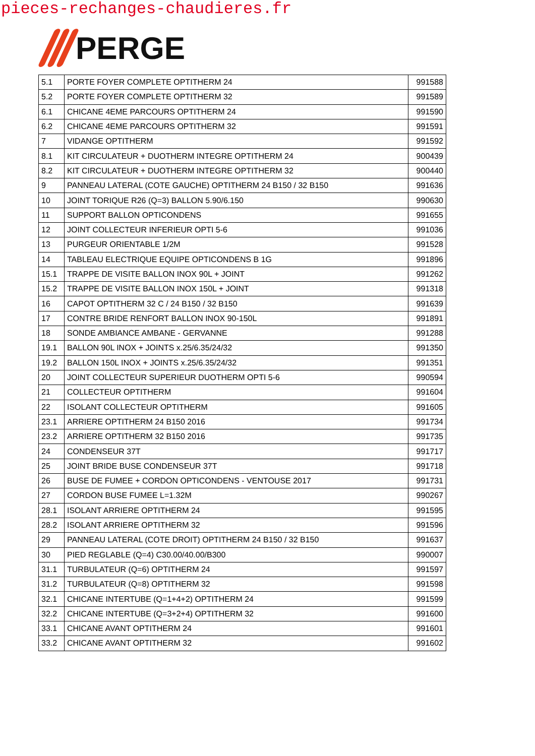pieces-rechanges-chaudieres.fr
PERGE
| 5.1 | PORTE FOYER COMPLETE OPTITHERM 24 | 991588 |
| 5.2 | PORTE FOYER COMPLETE OPTITHERM 32 | 991589 |
| 6.1 | CHICANE 4EME PARCOURS OPTITHERM 24 | 991590 |
| 6.2 | CHICANE 4EME PARCOURS OPTITHERM 32 | 991591 |
| 7 | VIDANGE OPTITHERM | 991592 |
| 8.1 | KIT CIRCULATEUR + DUOTHERM INTEGRE OPTITHERM 24 | 900439 |
| 8.2 | KIT CIRCULATEUR + DUOTHERM INTEGRE OPTITHERM 32 | 900440 |
| 9 | PANNEAU LATERAL (COTE GAUCHE) OPTITHERM 24 B150 / 32 B150 | 991636 |
| 10 | JOINT TORIQUE R26 (Q=3) BALLON 5.90/6.150 | 990630 |
| 11 | SUPPORT BALLON OPTICONDENS | 991655 |
| 12 | JOINT COLLECTEUR INFERIEUR OPTI 5-6 | 991036 |
| 13 | PURGEUR ORIENTABLE 1/2M | 991528 |
| 14 | TABLEAU ELECTRIQUE EQUIPE OPTICONDENS B 1G | 991896 |
| 15.1 | TRAPPE DE VISITE BALLON INOX 90L + JOINT | 991262 |
| 15.2 | TRAPPE DE VISITE BALLON INOX 150L + JOINT | 991318 |
| 16 | CAPOT OPTITHERM 32 C / 24 B150 / 32 B150 | 991639 |
| 17 | CONTRE BRIDE RENFORT BALLON INOX 90-150L | 991891 |
| 18 | SONDE AMBIANCE AMBANE - GERVANNE | 991288 |
| 19.1 | BALLON 90L INOX + JOINTS x.25/6.35/24/32 | 991350 |
| 19.2 | BALLON 150L INOX + JOINTS x.25/6.35/24/32 | 991351 |
| 20 | JOINT COLLECTEUR SUPERIEUR DUOTHERM OPTI 5-6 | 990594 |
| 21 | COLLECTEUR OPTITHERM | 991604 |
| 22 | ISOLANT COLLECTEUR OPTITHERM | 991605 |
| 23.1 | ARRIERE OPTITHERM 24 B150 2016 | 991734 |
| 23.2 | ARRIERE OPTITHERM 32 B150 2016 | 991735 |
| 24 | CONDENSEUR 37T | 991717 |
| 25 | JOINT BRIDE BUSE CONDENSEUR 37T | 991718 |
| 26 | BUSE DE FUMEE + CORDON OPTICONDENS - VENTOUSE 2017 | 991731 |
| 27 | CORDON BUSE FUMEE L=1.32M | 990267 |
| 28.1 | ISOLANT ARRIERE OPTITHERM 24 | 991595 |
| 28.2 | ISOLANT ARRIERE OPTITHERM 32 | 991596 |
| 29 | PANNEAU LATERAL (COTE DROIT) OPTITHERM 24 B150 / 32 B150 | 991637 |
| 30 | PIED REGLABLE (Q=4) C30.00/40.00/B300 | 990007 |
| 31.1 | TURBULATEUR (Q=6) OPTITHERM 24 | 991597 |
| 31.2 | TURBULATEUR (Q=8) OPTITHERM 32 | 991598 |
| 32.1 | CHICANE INTERTUBE (Q=1+4+2) OPTITHERM 24 | 991599 |
| 32.2 | CHICANE INTERTUBE (Q=3+2+4) OPTITHERM 32 | 991600 |
| 33.1 | CHICANE AVANT OPTITHERM 24 | 991601 |
| 33.2 | CHICANE AVANT OPTITHERM 32 | 991602 |